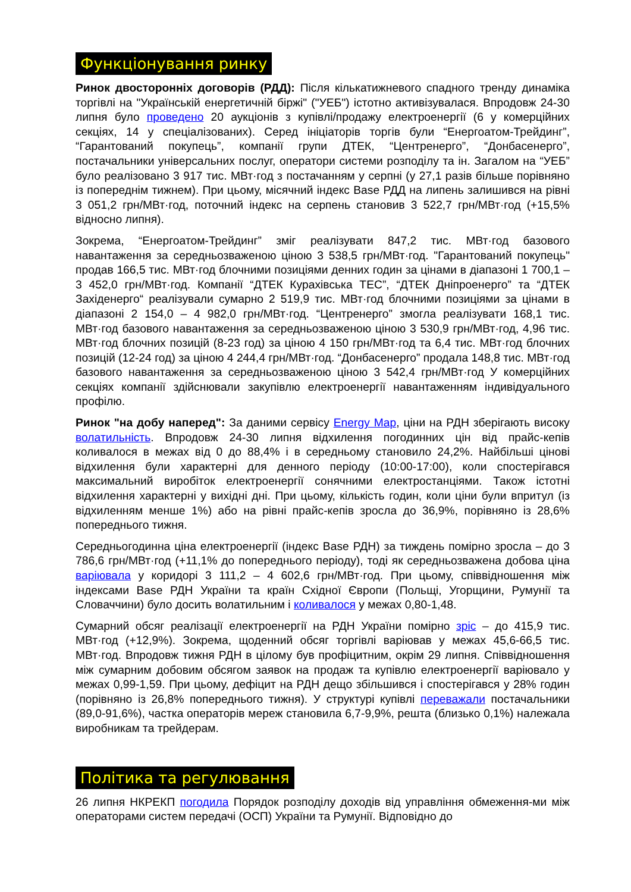Функціонування ринку
Ринок двосторонніх договорів (РДД): Після кількатижневого спадного тренду динаміка торгівлі на "Українській енергетичній біржі" ("УЕБ") істотно активізувалася. Впродовж 24-30 липня було проведено 20 аукціонів з купівлі/продажу електроенергії (6 у комерційних секціях, 14 у спеціалізованих). Серед ініціаторів торгів були “Енергоатом-Трейдинг”, “Гарантований покупець”, компанії групи ДТЕК, “Центренерго”, “Донбасенерго”, постачальники універсальних послуг, оператори системи розподілу та ін. Загалом на “УЕБ” було реалізовано 3 917 тис. МВт·год з постачанням у серпні (у 27,1 разів більше порівняно із попереднім тижнем). При цьому, місячний індекс Base РДД на липень залишився на рівні 3 051,2 грн/МВт·год, поточний індекс на серпень становив 3 522,7 грн/МВт·год (+15,5% відносно липня).
Зокрема, “Енергоатом-Трейдинг” зміг реалізувати 847,2 тис. МВт·год базового навантаження за середньозваженою ціною 3 538,5 грн/МВт·год. "Гарантований покупець" продав 166,5 тис. МВт·год блочними позиціями денних годин за цінами в діапазоні 1 700,1 – 3 452,0 грн/МВт·год. Компанії “ДТЕК Курахівська ТЕС”, “ДТЕК Дніпроенерго” та “ДТЕК Західенерго“ реалізували сумарно 2 519,9 тис. МВт·год блочними позиціями за цінами в діапазоні 2 154,0 – 4 982,0 грн/МВт·год. “Центренерго” змогла реалізувати 168,1 тис. МВт·год базового навантаження за середньозваженою ціною 3 530,9 грн/МВт·год, 4,96 тис. МВт·год блочних позицій (8-23 год) за ціною 4 150 грн/МВт·год та 6,4 тис. МВт·год блочних позицій (12-24 год) за ціною 4 244,4 грн/МВт·год. “Донбасенерго” продала 148,8 тис. МВт·год базового навантаження за середньозваженою ціною 3 542,4 грн/МВт·год У комерційних секціях компанії здійснювали закупівлю електроенергії навантаженням індивідуального профілю.
Ринок "на добу наперед": За даними сервісу Energy Map, ціни на РДН зберігають високу волатильність. Впродовж 24-30 липня відхилення погодинних цін від прайс-кепів коливалося в межах від 0 до 88,4% і в середньому становило 24,2%. Найбільші цінові відхилення були характерні для денного періоду (10:00-17:00), коли спостерігався максимальний виробіток електроенергії сонячними електростанціями. Також істотні відхилення характерні у вихідні дні. При цьому, кількість годин, коли ціни були впритул (із відхиленням менше 1%) або на рівні прайс-кепів зросла до 36,9%, порівняно із 28,6% попереднього тижня.
Середньогодинна ціна електроенергії (індекс Base РДН) за тиждень помірно зросла – до 3 786,6 грн/МВт·год (+11,1% до попереднього періоду), тоді як середньозважена добова ціна варіювала у коридорі 3 111,2 – 4 602,6 грн/МВт·год. При цьому, співвідношення між індексами Base РДН України та країн Східної Європи (Польщі, Угорщини, Румунії та Словаччини) було досить волатильним і коливалося у межах 0,80-1,48.
Сумарний обсяг реалізації електроенергії на РДН України помірно зріс – до 415,9 тис. МВт·год (+12,9%). Зокрема, щоденний обсяг торгівлі варіював у межах 45,6-66,5 тис. МВт·год. Впродовж тижня РДН в цілому був профіцитним, окрім 29 липня. Співвідношення між сумарним добовим обсягом заявок на продаж та купівлю електроенергії варіювало у межах 0,99-1,59. При цьому, дефіцит на РДН дещо збільшився і спостерігався у 28% годин (порівняно із 26,8% попереднього тижня). У структурі купівлі переважали постачальники (89,0-91,6%), частка операторів мереж становила 6,7-9,9%, решта (близько 0,1%) належала виробникам та трейдерам.
Політика та регулювання
26 липня НКРЕКП погодила Порядок розподілу доходів від управління обмеження-ми між операторами систем передачі (ОСП) України та Румунії. Відповідно до